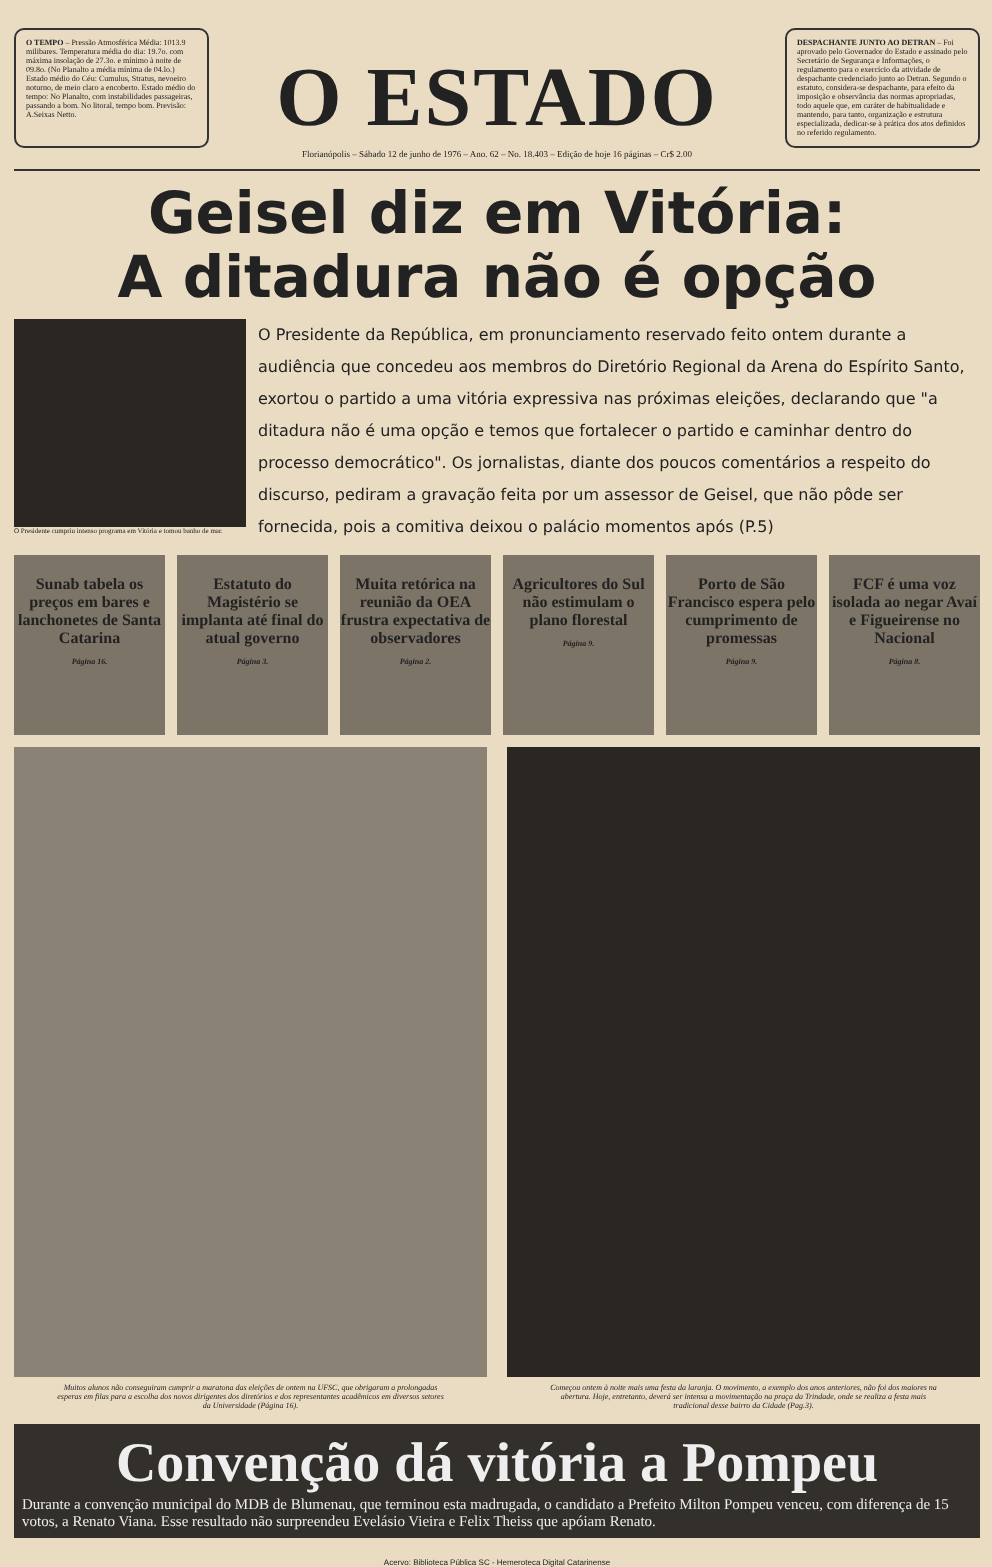O TEMPO – Pressão Atmosférica Média: 1013.9 milibares. Temperatura média do dia: 19.7o. com máxima insolação de 27.3o. e mínimo à noite de 09.8o. (No Planalto a média mínima de 04.lo.) Estado médio do Céu: Cumulus, Stratus, nevoeiro noturno, de meio claro a encoberto. Estado médio do tempo: No Planalto, com instabilidades passageiras, passando a bom. No litoral, tempo bom. Previsão: A.Seixas Netto.
O ESTADO
Florianópolis – Sábado 12 de junho de 1976 – Ano. 62 – No. 18.403 – Edição de hoje 16 páginas – Cr$ 2.00
DESPACHANTE JUNTO AO DETRAN – Foi aprovado pelo Governador do Estado e assinado pelo Secretário de Segurança e Informações, o regulamento para o exercício da atividade de despachante credenciado junto ao Detran. Segundo o estatuto, considera-se despachante, para efeito da imposição e observância das normas apropriadas, todo aquele que, em caráter de habitualidade e mantendo, para tanto, organização e estrutura especializada, dedicar-se à prática dos atos definidos no referido regulamento.
Geisel diz em Vitória:
A ditadura não é opção
O Presidente cumpriu intenso programa em Vitória e tomou banho de mar.
O Presidente da República, em pronunciamento reservado feito ontem durante a audiência que concedeu aos membros do Diretório Regional da Arena do Espírito Santo, exortou o partido a uma vitória expressiva nas próximas eleições, declarando que "a ditadura não é uma opção e temos que fortalecer o partido e caminhar dentro do processo democrático". Os jornalistas, diante dos poucos comentários a respeito do discurso, pediram a gravação feita por um assessor de Geisel, que não pôde ser fornecida, pois a comitiva deixou o palácio momentos após (P.5)
Sunab tabela os preços em bares e lanchonetes de Santa Catarina
Página 16.
Estatuto do Magistério se implanta até final do atual governo
Página 3.
Muita retórica na reunião da OEA frustra expectativa de observadores
Página 2.
Agricultores do Sul não estimulam o plano florestal
Página 9.
Porto de São Francisco espera pelo cumprimento de promessas
Página 9.
FCF é uma voz isolada ao negar Avaí e Figueirense no Nacional
Página 8.
Muitos alunos não conseguiram cumprir a maratona das eleições de ontem na UFSC, que obrigaram a prolongadas esperas em filas para a escolha dos novos dirigentes dos diretórios e dos representantes acadêmicos em diversos setores da Universidade (Página 16).
Começou ontem à noite mais uma festa da laranja. O movimento, a exemplo dos anos anteriores, não foi dos maiores na abertura. Hoje, entretanto, deverá ser intensa a movimentação na praça da Trindade, onde se realiza a festa mais tradicional desse bairro da Cidade (Pag.3).
Convenção dá vitória a Pompeu
Durante a convenção municipal do MDB de Blumenau, que terminou esta madrugada, o candidato a Prefeito Milton Pompeu venceu, com diferença de 15 votos, a Renato Viana. Esse resultado não surpreendeu Evelásio Vieira e Felix Theiss que apóiam Renato.
Acervo: Biblioteca Pública SC - Hemeroteca Digital Catarinense